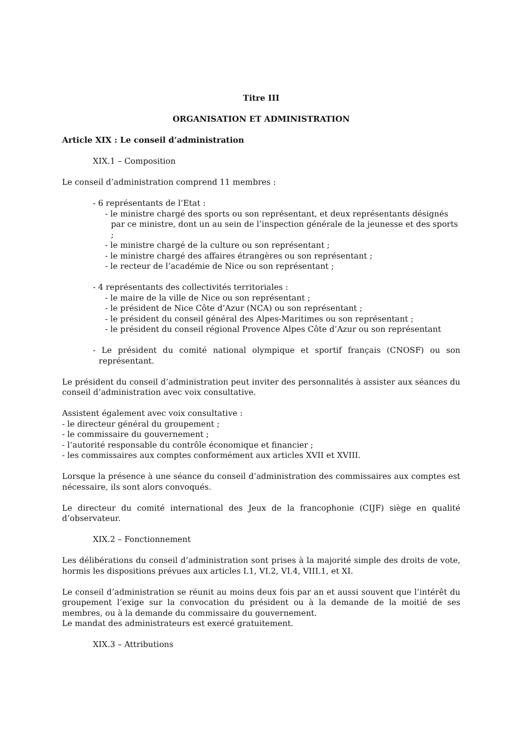Titre III
ORGANISATION ET ADMINISTRATION
Article XIX : Le conseil d’administration
XIX.1 – Composition
Le conseil d’administration comprend 11 membres :
- 6 représentants de l’Etat :
- le ministre chargé des sports ou son représentant, et deux représentants désignés par ce ministre, dont un au sein de l’inspection générale de la jeunesse et des sports ;
- le ministre chargé de la culture ou son représentant ;
- le ministre chargé des affaires étrangères ou son représentant ;
- le recteur de l’académie de Nice ou son représentant ;
- 4 représentants des collectivités territoriales :
- le maire de la ville de Nice ou son représentant ;
- le président de Nice Côte d’Azur (NCA) ou son représentant ;
- le président du conseil général des Alpes-Maritimes ou son représentant ;
- le président du conseil régional Provence Alpes Côte d’Azur ou son représentant
- Le président du comité national olympique et sportif français (CNOSF) ou son représentant.
Le président du conseil d’administration peut inviter des personnalités à assister aux séances du conseil d’administration avec voix consultative.
Assistent également avec voix consultative :
- le directeur général du groupement ;
- le commissaire du gouvernement ;
- l’autorité responsable du contrôle économique et financier ;
- les commissaires aux comptes conformément aux articles XVII et XVIII.
Lorsque la présence à une séance du conseil d’administration des commissaires aux comptes est nécessaire, ils sont alors convoqués.
Le directeur du comité international des Jeux de la francophonie (CIJF) siège en qualité d’observateur.
XIX.2 – Fonctionnement
Les délibérations du conseil d’administration sont prises à la majorité simple des droits de vote, hormis les dispositions prévues aux articles I.1, VI.2, VI.4, VIII.1, et XI.
Le conseil d’administration se réunit au moins deux fois par an et aussi souvent que l’intérêt du groupement l’exige sur la convocation du président ou à la demande de la moitié de ses membres, ou à la demande du commissaire du gouvernement.
Le mandat des administrateurs est exercé gratuitement.
XIX.3 – Attributions